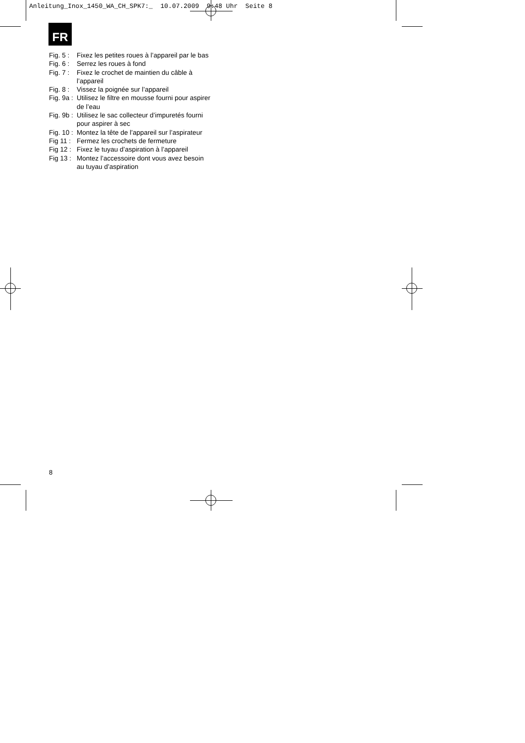Anleitung_Inox_1450_WA_CH_SPK7:_ 10.07.2009 9:48 Uhr Seite 8
FR
Fig. 5 : Fixez les petites roues à l’appareil par le bas
Fig. 6 : Serrez les roues à fond
Fig. 7 : Fixez le crochet de maintien du câble à l’appareil
Fig. 8 : Vissez la poignée sur l’appareil
Fig. 9a : Utilisez le filtre en mousse fourni pour aspirer de l’eau
Fig. 9b : Utilisez le sac collecteur d’impuretés fourni pour aspirer à sec
Fig. 10 : Montez la tête de l’appareil sur l’aspirateur
Fig 11 : Fermez les crochets de fermeture
Fig 12 : Fixez le tuyau d’aspiration à l’appareil
Fig 13 : Montez l’accessoire dont vous avez besoin au tuyau d’aspiration
8